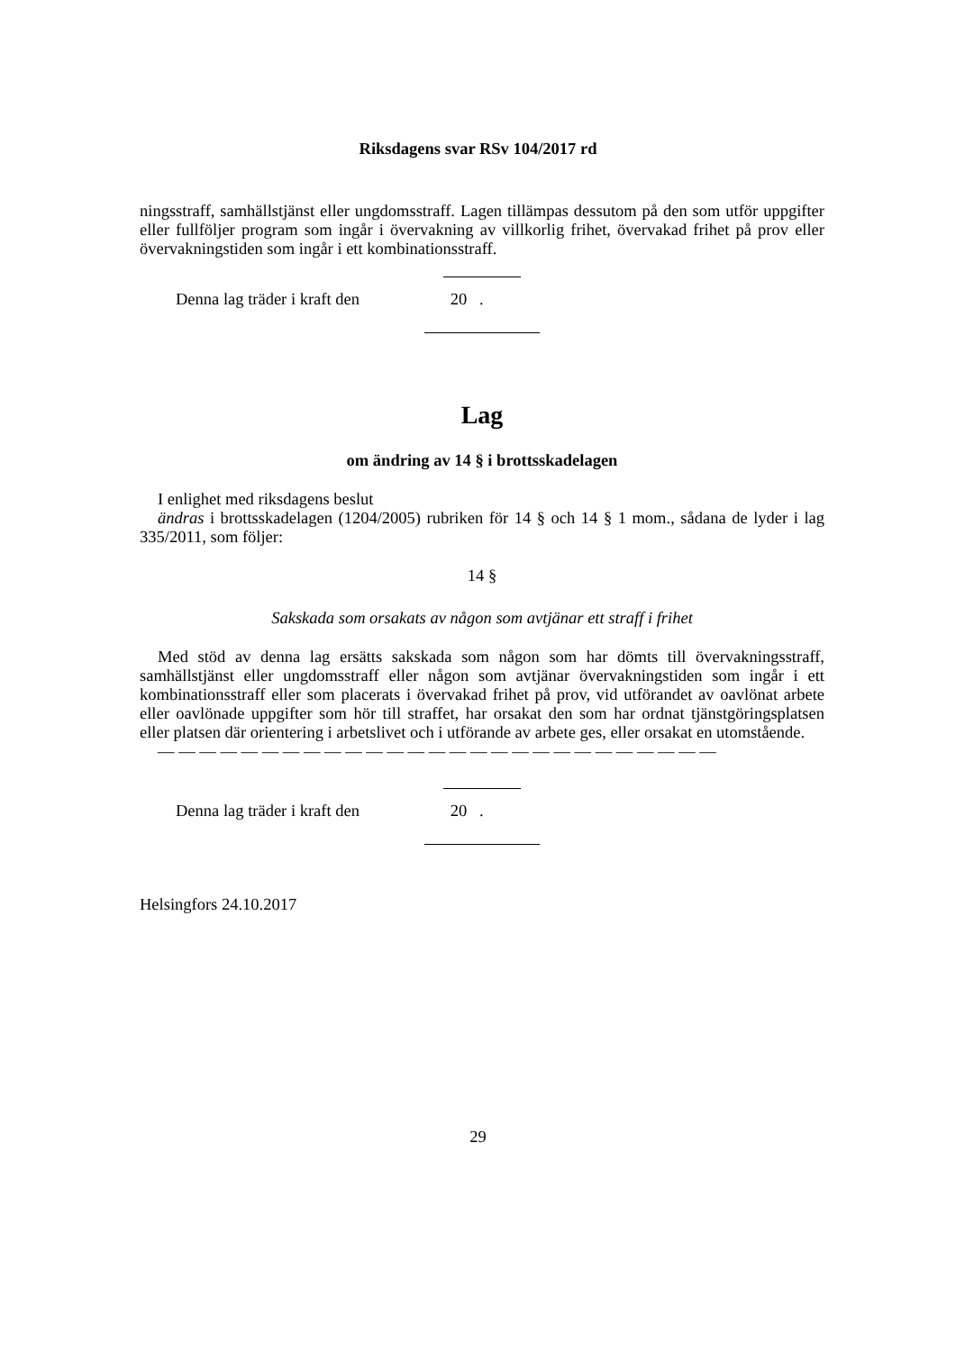Riksdagens svar RSv 104/2017 rd
ningsstraff, samhällstjänst eller ungdomsstraff. Lagen tillämpas dessutom på den som utför uppgifter eller fullföljer program som ingår i övervakning av villkorlig frihet, övervakad frihet på prov eller övervakningstiden som ingår i ett kombinationsstraff.
Denna lag träder i kraft den 20 .
Lag
om ändring av 14 § i brottsskadelagen
I enlighet med riksdagens beslut
ändras i brottsskadelagen (1204/2005) rubriken för 14 § och 14 § 1 mom., sådana de lyder i lag 335/2011, som följer:
14 §
Sakskada som orsakats av någon som avtjänar ett straff i frihet
Med stöd av denna lag ersätts sakskada som någon som har dömts till övervakningsstraff, samhällstjänst eller ungdomsstraff eller någon som avtjänar övervakningstiden som ingår i ett kombinationsstraff eller som placerats i övervakad frihet på prov, vid utförandet av oavlönat arbete eller oavlönade uppgifter som hör till straffet, har orsakat den som har ordnat tjänstgöringsplatsen eller platsen där orientering i arbetslivet och i utförande av arbete ges, eller orsakat en utomstående.
— — — — — — — — — — — — — — — — — — — — — — — — — — —
Denna lag träder i kraft den 20 .
Helsingfors 24.10.2017
29